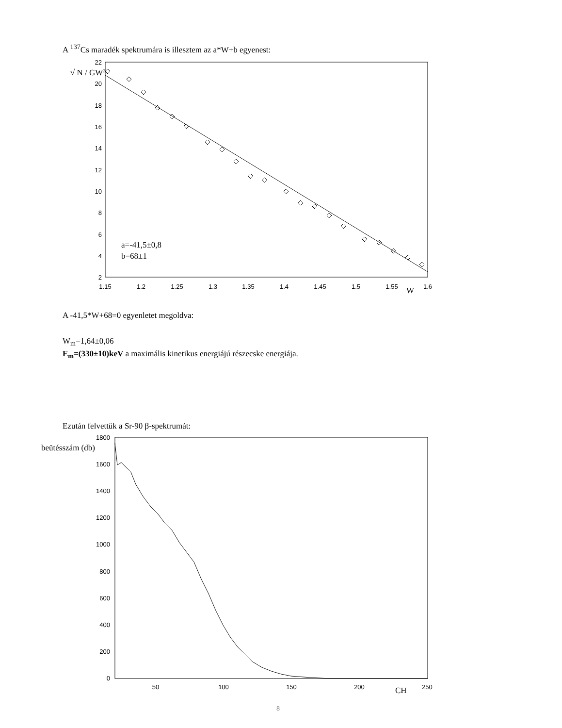A <sup>137</sup>Cs maradék spektrumára is illesztem az a*W+b egyenest:
22
20
18
16
14
12
10
8
6
4
2
1.15
1.2
1.25
1.3
1.35
1.4
1.45
1.5
1.55
1.6
a=-41,5±0,8
b=68±1
W
√ N / GW2
A -41,5*W+68=0 egyenletet megoldva:
W<sub>m</sub>=1,64±0,06
E<sub>m</sub>=(330±10)keV a maximális kinetikus energiájú részecske energiája.
Ezután felvettük a Sr-90 β-spektrumát:
1800
1600
1400
1200
1000
800
600
400
200
0
50
100
150
200
250
beütésszám (db)
CH
8